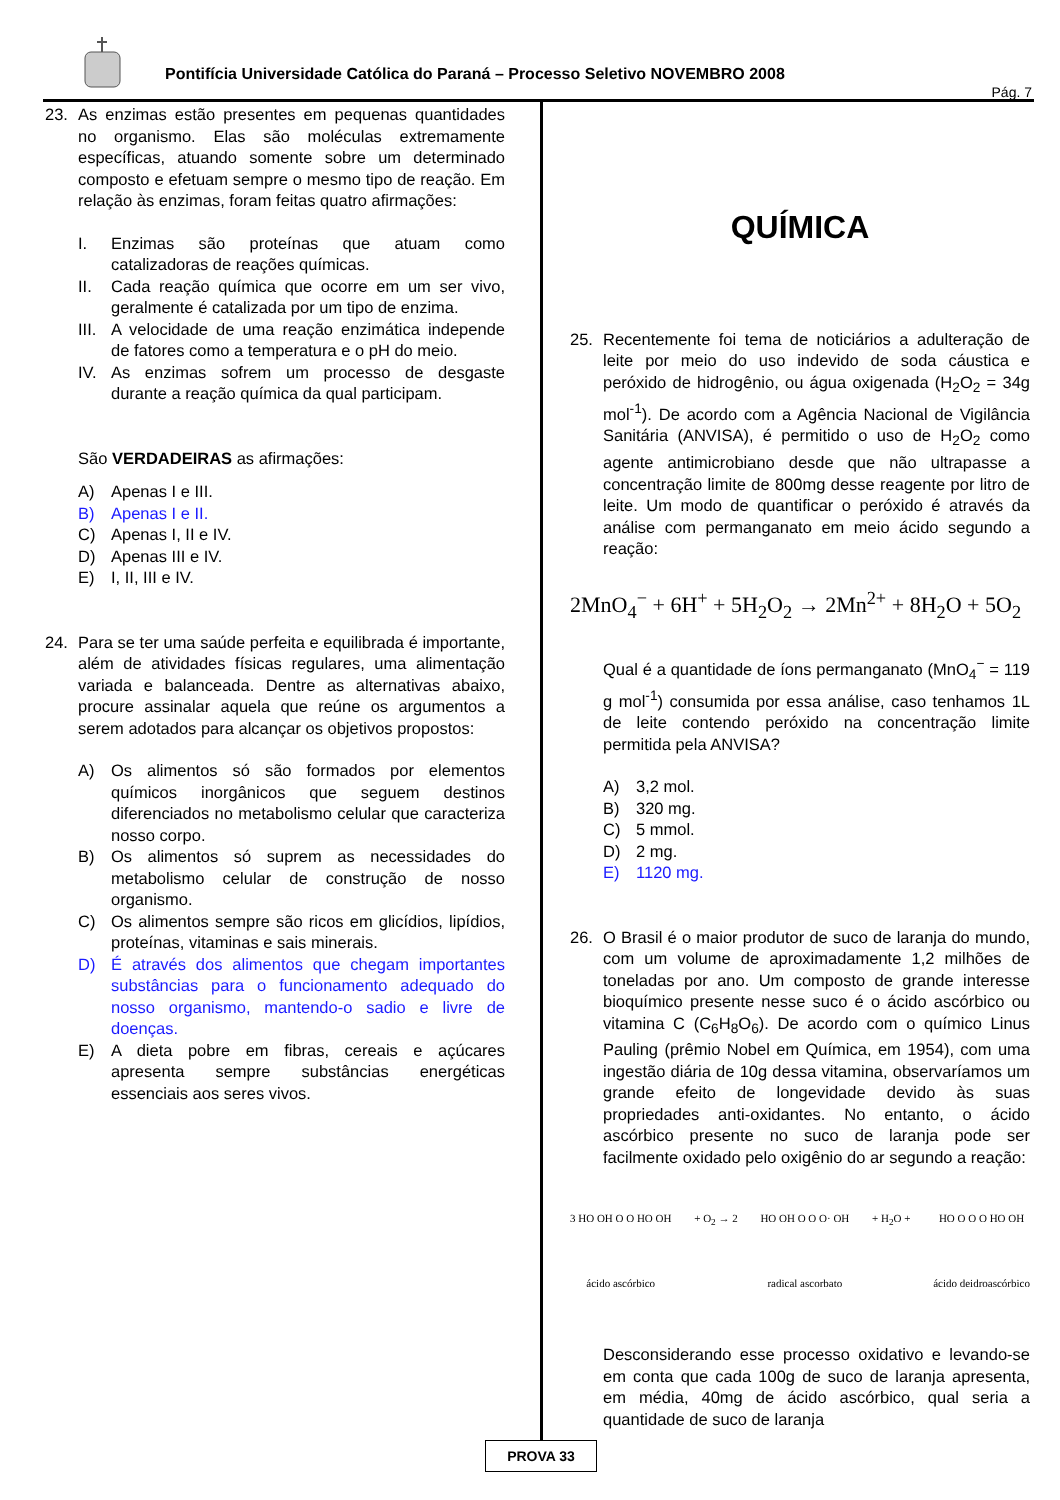Pontifícia Universidade Católica do Paraná – Processo Seletivo NOVEMBRO 2008
Pág. 7
23. As enzimas estão presentes em pequenas quantidades no organismo. Elas são moléculas extremamente específicas, atuando somente sobre um determinado composto e efetuam sempre o mesmo tipo de reação. Em relação às enzimas, foram feitas quatro afirmações:
I. Enzimas são proteínas que atuam como catalizadoras de reações químicas.
II. Cada reação química que ocorre em um ser vivo, geralmente é catalizada por um tipo de enzima.
III.
A velocidade de uma reação enzimática independe de fatores como a temperatura e o pH do meio.
IV. As enzimas sofrem um processo de desgaste durante a reação química da qual participam.
São VERDADEIRAS as afirmações:
A) Apenas I e III.
B) Apenas I e II.
C) Apenas I, II e IV.
D) Apenas III e IV.
E) I, II, III e IV.
24. Para se ter uma saúde perfeita e equilibrada é importante, além de atividades físicas regulares, uma alimentação variada e balanceada. Dentre as alternativas abaixo, procure assinalar aquela que reúne os argumentos a serem adotados para alcançar os objetivos propostos:
A) Os alimentos só são formados por elementos químicos inorgânicos que seguem destinos diferenciados no metabolismo celular que caracteriza nosso corpo.
B) Os alimentos só suprem as necessidades do metabolismo celular de construção de nosso organismo.
C) Os alimentos sempre são ricos em glicídios, lipídios, proteínas, vitaminas e sais minerais.
D) É através dos alimentos que chegam importantes substâncias para o funcionamento adequado do nosso organismo, mantendo-o sadio e livre de doenças.
E) A dieta pobre em fibras, cereais e açúcares apresenta sempre substâncias energéticas essenciais aos seres vivos.
QUÍMICA
25. Recentemente foi tema de noticiários a adulteração de leite por meio do uso indevido de soda cáustica e peróxido de hidrogênio, ou água oxigenada (H<sub>2</sub>O<sub>2</sub> = 34g mol<sup>-1</sup>). De acordo com a Agência Nacional de Vigilância Sanitária (ANVISA), é permitido o uso de H<sub>2</sub>O<sub>2</sub> como agente antimicrobiano desde que não ultrapasse a concentração limite de 800mg desse reagente por litro de leite. Um modo de quantificar o peróxido é através da análise com permanganato em meio ácido segundo a reação:
2MnO<sub>4</sub><sup>−</sup> + 6H<sup>+</sup> + 5H<sub>2</sub>O<sub>2</sub> → 2Mn<sup>2+</sup> + 8H<sub>2</sub>O + 5O<sub>2</sub>
Qual é a quantidade de íons permanganato (MnO<sub>4</sub><sup>−</sup> = 119 g mol<sup>-1</sup>) consumida por essa análise, caso tenhamos 1L de leite contendo peróxido na concentração limite permitida pela ANVISA?
A) 3,2 mol.
B) 320 mg.
C) 5 mmol.
D) 2 mg.
E) 1120 mg.
26. O Brasil é o maior produtor de suco de laranja do mundo, com um volume de aproximadamente 1,2 milhões de toneladas por ano. Um composto de grande interesse bioquímico presente nesse suco é o ácido ascórbico ou vitamina C (C<sub>6</sub>H<sub>8</sub>O<sub>6</sub>). De acordo com o químico Linus Pauling (prêmio Nobel em Química, em 1954), com uma ingestão diária de 10g dessa vitamina, observaríamos um grande efeito de longevidade devido às suas propriedades anti-oxidantes. No entanto, o ácido ascórbico presente no suco de laranja pode ser facilmente oxidado pelo oxigênio do ar segundo a reação:
3 HO OH O O HO OH
ácido ascórbico
+ O<sub>2</sub> → 2 HO OH O O O· OH
radical ascorbato
+ H<sub>2</sub>O + HO O O O HO OH
ácido deidroascórbico
Desconsiderando esse processo oxidativo e levando-se em conta que cada 100g de suco de laranja apresenta, em média, 40mg de ácido ascórbico, qual seria a quantidade de suco de laranja
PROVA 33